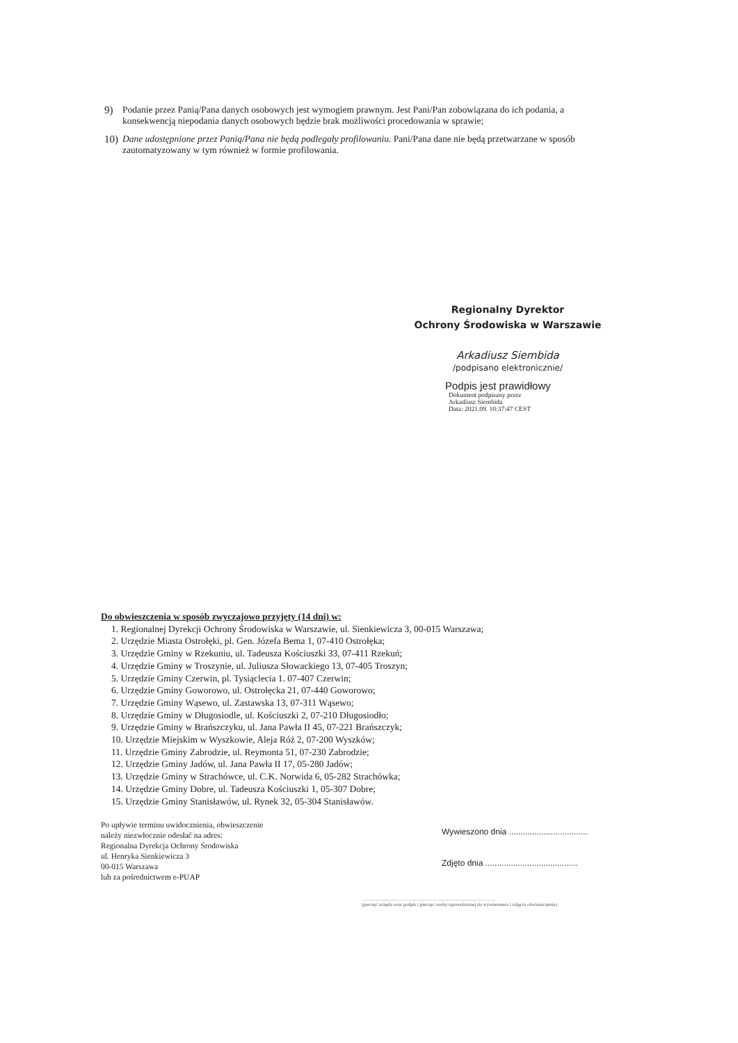9) Podanie przez Panią/Pana danych osobowych jest wymogiem prawnym. Jest Pani/Pan zobowiązana do ich podania, a konsekwencją niepodania danych osobowych będzie brak możliwości procedowania w sprawie;
10) Dane udostępnione przez Panią/Pana nie będą podlegały profilowaniu. Pani/Pana dane nie będą przetwarzane w sposób zautomatyzowany w tym również w formie profilowania.
Regionalny Dyrektor
Ochrony Środowiska w Warszawie
Arkadiusz Siembida
/podpisano elektronicznie/
Podpis jest prawidłowy
Dokument podpisany przez
Arkadiusz Siembida
Data: 2021.09. 10:37:47 CEST
Do obwieszczenia w sposób zwyczajowo przyjęty (14 dni) w:
1. Regionalnej Dyrekcji Ochrony Środowiska w Warszawie, ul. Sienkiewicza 3, 00-015 Warszawa;
2. Urzędzie Miasta Ostrołęki, pl. Gen. Józefa Bema 1, 07-410 Ostrołęka;
3. Urzędzie Gminy w Rzekuniu, ul. Tadeusza Kościuszki 33, 07-411 Rzekuń;
4. Urzędzie Gminy w Troszynie, ul. Juliusza Słowackiego 13, 07-405 Troszyn;
5. Urzędzie Gminy Czerwin, pl. Tysiąclecia 1. 07-407 Czerwin;
6. Urzędzie Gminy Goworowo, ul. Ostrołęcka 21, 07-440 Goworowo;
7. Urzędzie Gminy Wąsewo, ul. Zastawska 13, 07-311 Wąsewo;
8. Urzędzie Gminy w Długosiodle, ul. Kościuszki 2, 07-210 Długosiodło;
9. Urzędzie Gminy w Brańszczyku, ul. Jana Pawła II 45, 07-221 Brańszczyk;
10. Urzędzie Miejskim w Wyszkowie, Aleja Róż 2, 07-200 Wyszków;
11. Urzędzie Gminy Zabrodzie, ul. Reymonta 51, 07-230 Zabrodzie;
12. Urzędzie Gminy Jadów, ul. Jana Pawła II 17, 05-280 Jadów;
13. Urzędzie Gminy w Strachówce, ul. C.K. Norwida 6, 05-282 Strachówka;
14. Urzędzie Gminy Dobre, ul. Tadeusza Kościuszki 1, 05-307 Dobre;
15. Urzędzie Gminy Stanisławów, ul. Rynek 32, 05-304 Stanisławów.
Po upływie terminu uwidocznienia, obwieszczenie
należy niezwłocznie odesłać na adres:
Regionalna Dyrekcja Ochrony Środowiska
ul. Henryka Sienkiewicza 3
00-015 Warszawa
lub za pośrednictwem e-PUAP
Wywieszono dnia ..................................
Zdjęto dnia ........................................
..............................................................................................................
(pieczęć urzędu oraz podpis i pieczęć osoby upoważnionej do wywieszenia i zdjęcia obwieszczenia)